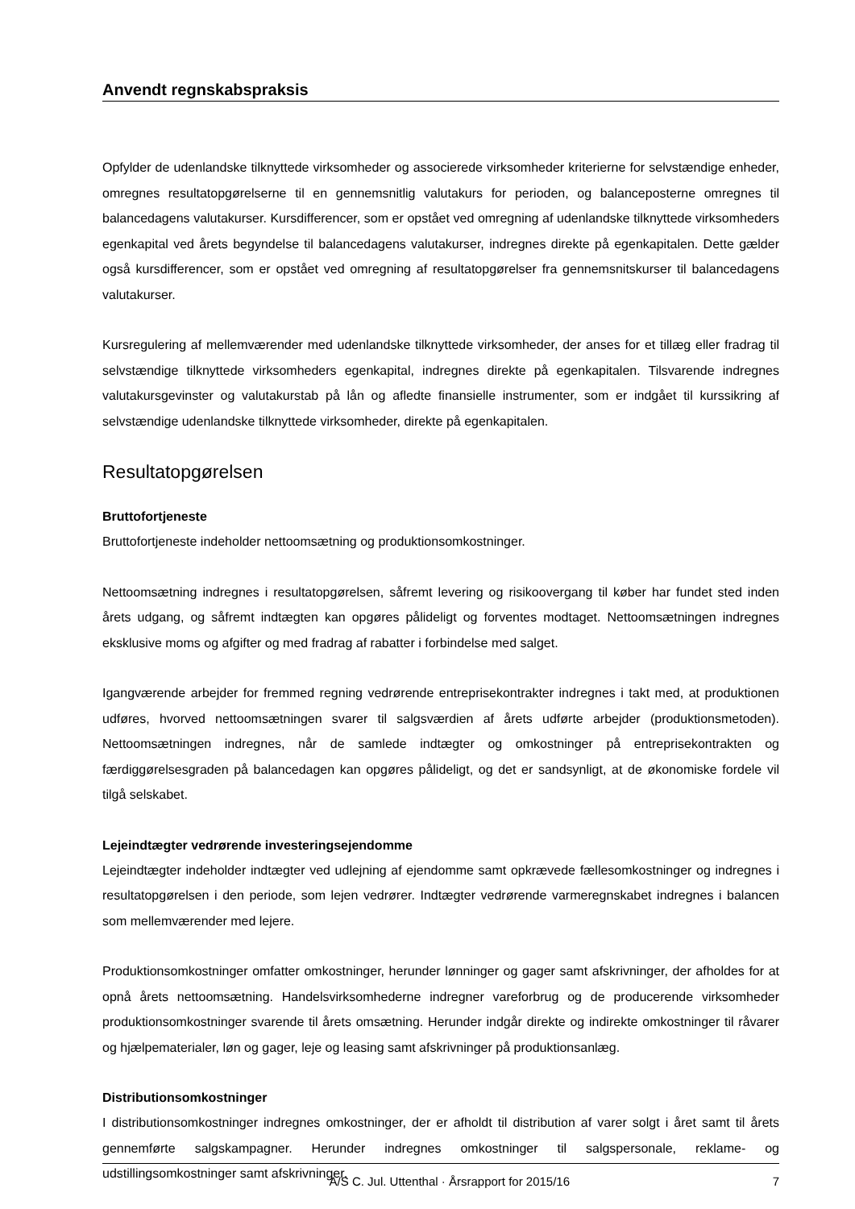Anvendt regnskabspraksis
Opfylder de udenlandske tilknyttede virksomheder og associerede virksomheder kriterierne for selvstændige enheder, omregnes resultatopgørelserne til en gennemsnitlig valutakurs for perioden, og balanceposterne omregnes til balancedagens valutakurser. Kursdifferencer, som er opstået ved omregning af udenlandske tilknyttede virksomheders egenkapital ved årets begyndelse til balancedagens valutakurser, indregnes direkte på egenkapitalen. Dette gælder også kursdifferencer, som er opstået ved omregning af resultatopgørelser fra gennemsnitskurser til balancedagens valutakurser.
Kursregulering af mellemværender med udenlandske tilknyttede virksomheder, der anses for et tillæg eller fradrag til selvstændige tilknyttede virksomheders egenkapital, indregnes direkte på egenkapitalen. Tilsvarende indregnes valutakursgevinster og valutakurstab på lån og afledte finansielle instrumenter, som er indgået til kurssikring af selvstændige udenlandske tilknyttede virksomheder, direkte på egenkapitalen.
Resultatopgørelsen
Bruttofortjeneste
Bruttofortjeneste indeholder nettoomsætning og produktionsomkostninger.
Nettoomsætning indregnes i resultatopgørelsen, såfremt levering og risikoovergang til køber har fundet sted inden årets udgang, og såfremt indtægten kan opgøres pålideligt og forventes modtaget. Nettoomsætningen indregnes eksklusive moms og afgifter og med fradrag af rabatter i forbindelse med salget.
Igangværende arbejder for fremmed regning vedrørende entreprisekontrakter indregnes i takt med, at produktionen udføres, hvorved nettoomsætningen svarer til salgsværdien af årets udførte arbejder (produktionsmetoden). Nettoomsætningen indregnes, når de samlede indtægter og omkostninger på entreprisekontrakten og færdiggørelsesgraden på balancedagen kan opgøres pålideligt, og det er sandsynligt, at de økonomiske fordele vil tilgå selskabet.
Lejeindtægter vedrørende investeringsejendomme
Lejeindtægter indeholder indtægter ved udlejning af ejendomme samt opkrævede fællesomkostninger og indregnes i resultatopgørelsen i den periode, som lejen vedrører. Indtægter vedrørende varmeregnskabet indregnes i balancen som mellemværender med lejere.
Produktionsomkostninger omfatter omkostninger, herunder lønninger og gager samt afskrivninger, der afholdes for at opnå årets nettoomsætning. Handelsvirksomhederne indregner vareforbrug og de producerende virksomheder produktionsomkostninger svarende til årets omsætning. Herunder indgår direkte og indirekte omkostninger til råvarer og hjælpematerialer, løn og gager, leje og leasing samt afskrivninger på produktionsanlæg.
Distributionsomkostninger
I distributionsomkostninger indregnes omkostninger, der er afholdt til distribution af varer solgt i året samt til årets gennemførte salgskampagner. Herunder indregnes omkostninger til salgspersonale, reklame- og udstillingsomkostninger samt afskrivninger.
A/S C. Jul. Uttenthal · Årsrapport for 2015/16 7